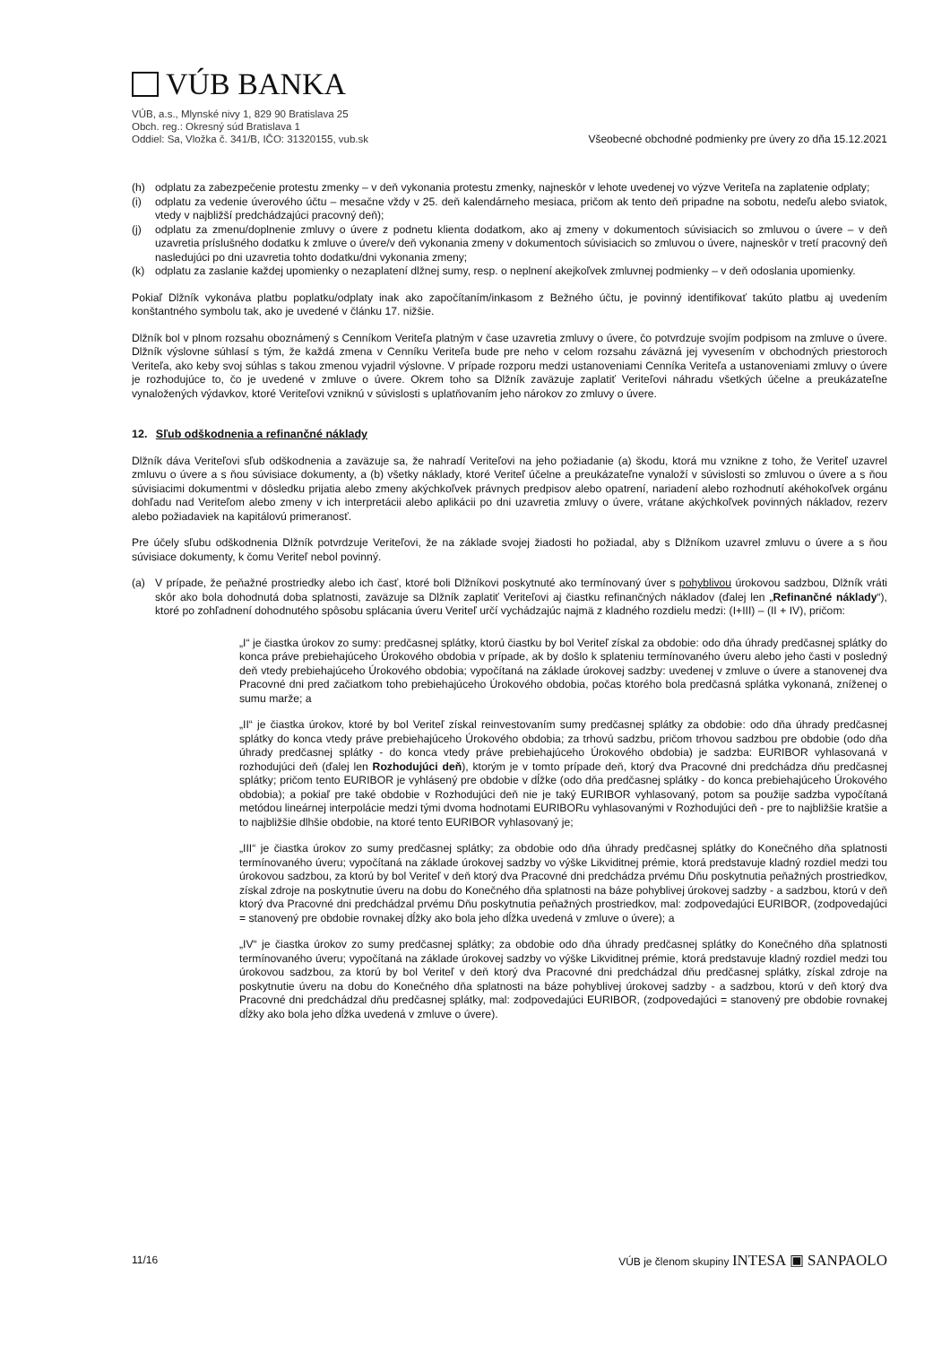VÚB BANKA
VÚB, a.s., Mlynské nivy 1, 829 90 Bratislava 25
Obch. reg.: Okresný súd Bratislava 1
Oddiel: Sa, Vložka č. 341/B, IČO: 31320155, vub.sk
Všeobecné obchodné podmienky pre úvery zo dňa 15.12.2021
(h) odplatu za zabezpečenie protestu zmenky – v deň vykonania protestu zmenky, najneskôr v lehote uvedenej vo výzve Veriteľa na zaplatenie odplaty;
(i) odplatu za vedenie úverového účtu – mesačne vždy v 25. deň kalendárneho mesiaca, pričom ak tento deň pripadne na sobotu, nedeľu alebo sviatok, vtedy v najbližší predchádzajúci pracovný deň);
(j) odplatu za zmenu/doplnenie zmluvy o úvere z podnetu klienta dodatkom, ako aj zmeny v dokumentoch súvisiacich so zmluvou o úvere – v deň uzavretia príslušného dodatku k zmluve o úvere/v deň vykonania zmeny v dokumentoch súvisiacich so zmluvou o úvere, najneskôr v tretí pracovný deň nasledujúci po dni uzavretia tohto dodatku/dni vykonania zmeny;
(k) odplatu za zaslanie každej upomienky o nezaplatení dlžnej sumy, resp. o neplnení akejkoľvek zmluvnej podmienky – v deň odoslania upomienky.
Pokiaľ Dlžník vykonáva platbu poplatku/odplaty inak ako započítaním/inkasom z Bežného účtu, je povinný identifikovať takúto platbu aj uvedením konštantného symbolu tak, ako je uvedené v článku 17. nižšie.
Dlžník bol v plnom rozsahu oboznámený s Cenníkom Veriteľa platným v čase uzavretia zmluvy o úvere, čo potvrdzuje svojím podpisom na zmluve o úvere. Dlžník výslovne súhlasí s tým, že každá zmena v Cenníku Veriteľa bude pre neho v celom rozsahu záväzná jej vyvesením v obchodných priestoroch Veriteľa, ako keby svoj súhlas s takou zmenou vyjadril výslovne. V prípade rozporu medzi ustanoveniami Cenníka Veriteľa a ustanoveniami zmluvy o úvere je rozhodujúce to, čo je uvedené v zmluve o úvere. Okrem toho sa Dlžník zaväzuje zaplatiť Veriteľovi náhradu všetkých účelne a preukázateľne vynaložených výdavkov, ktoré Veriteľovi vzniknú v súvislosti s uplatňovaním jeho nárokov zo zmluvy o úvere.
12. Sľub odškodnenia a refinančné náklady
Dlžník dáva Veriteľovi sľub odškodnenia a zaväzuje sa, že nahradí Veriteľovi na jeho požiadanie (a) škodu, ktorá mu vznikne z toho, že Veriteľ uzavrel zmluvu o úvere a s ňou súvisiace dokumenty, a (b) všetky náklady, ktoré Veriteľ účelne a preukázateľne vynaloží v súvislosti so zmluvou o úvere a s ňou súvisiacimi dokumentmi v dôsledku prijatia alebo zmeny akýchkoľvek právnych predpisov alebo opatrení, nariadení alebo rozhodnutí akéhokoľvek orgánu dohľadu nad Veriteľom alebo zmeny v ich interpretácii alebo aplikácii po dni uzavretia zmluvy o úvere, vrátane akýchkoľvek povinných nákladov, rezerv alebo požiadaviek na kapitálovú primeranosť.
Pre účely sľubu odškodnenia Dlžník potvrdzuje Veriteľovi, že na základe svojej žiadosti ho požiadal, aby s Dlžníkom uzavrel zmluvu o úvere a s ňou súvisiace dokumenty, k čomu Veriteľ nebol povinný.
(a) V prípade, že peňažné prostriedky alebo ich časť, ktoré boli Dlžníkovi poskytnuté ako termínovaný úver s pohyblivou úrokovou sadzbou, Dlžník vráti skôr ako bola dohodnutá doba splatnosti, zaväzuje sa Dlžník zaplatiť Veriteľovi aj čiastku refinančných nákladov (ďalej len „Refinančné náklady“), ktoré po zohľadnení dohodnutého spôsobu splácania úveru Veriteľ určí vychádzajúc najmä z kladného rozdielu medzi: (I+III) – (II + IV), pričom:
„I“ je čiastka úrokov zo sumy: predčasnej splátky, ktorú čiastku by bol Veriteľ získal za obdobie: odo dňa úhrady predčasnej splátky do konca práve prebiehajúceho Úrokového obdobia v prípade, ak by došlo k splateniu termínovaného úveru alebo jeho časti v posledný deň vtedy prebiehajúceho Úrokového obdobia; vypočítaná na základe úrokovej sadzby: uvedenej v zmluve o úvere a stanovenej dva Pracovné dni pred začiatkom toho prebiehajúceho Úrokového obdobia, počas ktorého bola predčasná splátka vykonaná, zníženej o sumu marže; a
„II“ je čiastka úrokov, ktoré by bol Veriteľ získal reinvestovaním sumy predčasnej splátky za obdobie: odo dňa úhrady predčasnej splátky do konca vtedy práve prebiehajúceho Úrokového obdobia; za trhovú sadzbu, pričom trhovou sadzbou pre obdobie (odo dňa úhrady predčasnej splátky - do konca vtedy práve prebiehajúceho Úrokového obdobia) je sadzba: EURIBOR vyhlasovaná v rozhodujúci deň (ďalej len Rozhodujúci deň), ktorým je v tomto prípade deň, ktorý dva Pracovné dni predchádza dňu predčasnej splátky; pričom tento EURIBOR je vyhlásený pre obdobie v dĺžke (odo dňa predčasnej splátky - do konca prebiehajúceho Úrokového obdobia); a pokiaľ pre také obdobie v Rozhodujúci deň nie je taký EURIBOR vyhlasovaný, potom sa použije sadzba vypočítaná metódou lineárnej interpolácie medzi tými dvoma hodnotami EURIBORu vyhlasovanými v Rozhodujúci deň - pre to najbližšie kratšie a to najbližšie dlhšie obdobie, na ktoré tento EURIBOR vyhlasovaný je;
„III“ je čiastka úrokov zo sumy predčasnej splátky; za obdobie odo dňa úhrady predčasnej splátky do Konečného dňa splatnosti termínovaného úveru; vypočítaná na základe úrokovej sadzby vo výške Likviditnej prémie, ktorá predstavuje kladný rozdiel medzi tou úrokovou sadzbou, za ktorú by bol Veriteľ v deň ktorý dva Pracovné dni predchádza prvému Dňu poskytnutia peňažných prostriedkov, získal zdroje na poskytnutie úveru na dobu do Konečného dňa splatnosti na báze pohyblivej úrokovej sadzby - a sadzbou, ktorú v deň ktorý dva Pracovné dni predchádzal prvému Dňu poskytnutia peňažných prostriedkov, mal: zodpovedajúci EURIBOR, (zodpovedajúci = stanovený pre obdobie rovnakej dĺžky ako bola jeho dĺžka uvedená v zmluve o úvere); a
„IV“ je čiastka úrokov zo sumy predčasnej splátky; za obdobie odo dňa úhrady predčasnej splátky do Konečného dňa splatnosti termínovaného úveru; vypočítaná na základe úrokovej sadzby vo výške Likviditnej prémie, ktorá predstavuje kladný rozdiel medzi tou úrokovou sadzbou, za ktorú by bol Veriteľ v deň ktorý dva Pracovné dni predchádzal dňu predčasnej splátky, získal zdroje na poskytnutie úveru na dobu do Konečného dňa splatnosti na báze pohyblivej úrokovej sadzby - a sadzbou, ktorú v deň ktorý dva Pracovné dni predchádzal dňu predčasnej splátky, mal: zodpovedajúci EURIBOR, (zodpovedajúci = stanovený pre obdobie rovnakej dĺžky ako bola jeho dĺžka uvedená v zmluve o úvere).
11/16 VÚB je členom skupiny INTESA ▣ SANPAOLO